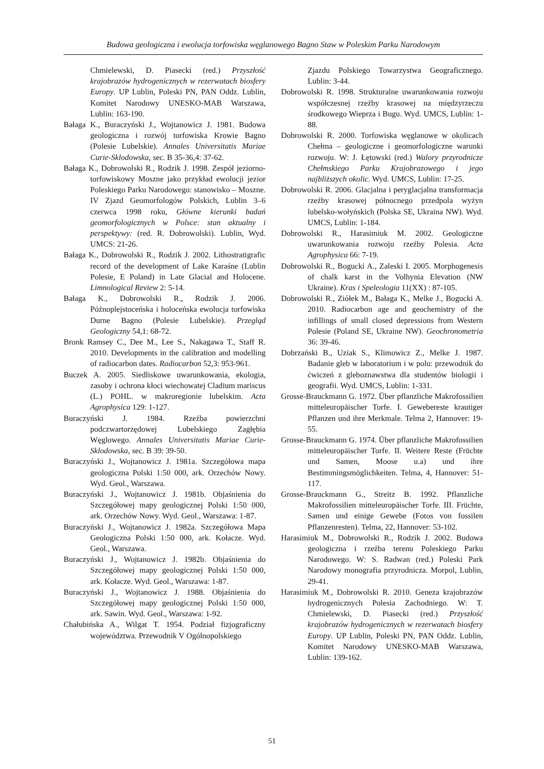Budowa geologiczna i ewolucja torfowiska węglanowego Bagno Staw w Poleskim Parku Narodowym
Chmielewski, D. Piasecki (red.) Przyszłość krajobrazów hydrogenicznych w rezerwatach biosfery Europy. UP Lublin, Poleski PN, PAN Oddz. Lublin, Komitet Narodowy UNESKO-MAB Warszawa, Lublin: 163-190.
Bałaga K., Buraczyński J., Wojtanowicz J. 1981. Budowa geologiczna i rozwój torfowiska Krowie Bagno (Polesie Lubelskie). Annales Universitatis Mariae Curie-Sklodowska, sec. B 35-36,4: 37-62.
Bałaga K., Dobrowolski R., Rodzik J. 1998. Zespół jeziorno-torfowiskowy Moszne jako przykład ewolucji jezior Poleskiego Parku Narodowego: stanowisko – Moszne. IV Zjazd Geomorfologów Polskich, Lublin 3–6 czerwca 1998 roku, Główne kierunki badań geomorfologicznych w Polsce: stan aktualny i perspektywy: (red. R. Dobrowolski). Lublin, Wyd. UMCS: 21-26.
Bałaga K., Dobrowolski R., Rodzik J. 2002. Lithostratigrafic record of the development of Lake Karaśne (Lublin Polesie, E Poland) in Late Glacial and Holocene. Limnological Review 2: 5-14.
Bałaga K., Dobrowolski R., Rodzik J. 2006. Późnoplejstoceńska i holoceńska ewolucja torfowiska Durne Bagno (Polesie Lubelskie). Przegląd Geologiczny 54,1: 68-72.
Bronk Ramsey C., Dee M., Lee S., Nakagawa T., Staff R. 2010. Developments in the calibration and modelling of radiocarbon dates. Radiocarbon 52,3: 953-961.
Buczek A. 2005. Siedliskowe uwarunkowania, ekologia, zasoby i ochrona kłoci wiechowatej Cladium mariscus (L.) POHL. w makroregionie lubelskim. Acta Agrophysica 129: 1-127.
Buraczyński J. 1984. Rzeźba powierzchni podczwartorzędowej Lubelskiego Zagłębia Węglowego. Annales Universitatis Mariae Curie-Sklodowska, sec. B 39: 39-50.
Buraczyński J., Wojtanowicz J. 1981a. Szczegółowa mapa geologiczna Polski 1:50 000, ark. Orzechów Nowy. Wyd. Geol., Warszawa.
Buraczyński J., Wojtanowicz J. 1981b. Objaśnienia do Szczegółowej mapy geologicznej Polski 1:50 000, ark. Orzechów Nowy. Wyd. Geol., Warszawa: 1-87.
Buraczyński J., Wojtanowicz J. 1982a. Szczegółowa Mapa Geologiczna Polski 1:50 000, ark. Kołacze. Wyd. Geol., Warszawa.
Buraczyński J., Wojtanowicz J. 1982b. Objaśnienia do Szczegółowej mapy geologicznej Polski 1:50 000, ark. Kołacze. Wyd. Geol., Warszawa: 1-87.
Buraczyński J., Wojtanowicz J. 1988. Objaśnienia do Szczegółowej mapy geologicznej Polski 1:50 000, ark. Sawin. Wyd. Geol., Warszawa: 1-92.
Chałubińska A., Wilgat T. 1954. Podział fizjograficzny województwa. Przewodnik V Ogólnopolskiego
Zjazdu Polskiego Towarzystwa Geograficznego. Lublin: 3-44.
Dobrowolski R. 1998. Strukturalne uwarunkowania rozwoju współczesnej rzeźby krasowej na międzyrzeczu środkowego Wieprza i Bugu. Wyd. UMCS, Lublin: 1-88.
Dobrowolski R. 2000. Torfowiska węglanowe w okolicach Chełma – geologiczne i geomorfologiczne warunki rozwoju. W: J. Łętowski (red.) Walory przyrodnicze Chełmskiego Parku Krajobrazowego i jego najbliższych okolic. Wyd. UMCS, Lublin: 17-25.
Dobrowolski R. 2006. Glacjalna i peryglacjalna transformacja rzeźby krasowej północnego przedpola wyżyn lubelsko-wołyńskich (Polska SE, Ukraina NW). Wyd. UMCS, Lublin: 1-184.
Dobrowolski R., Harasimiuk M. 2002. Geologiczne uwarunkowania rozwoju rzeźby Polesia. Acta Agrophysica 66: 7-19.
Dobrowolski R., Bogucki A., Zaleski I. 2005. Morphogenesis of chalk karst in the Volhynia Elevation (NW Ukraine). Kras i Speleologia 11(XX) : 87-105.
Dobrowolski R., Ziółek M., Bałaga K., Melke J., Bogucki A. 2010. Radiocarbon age and geochemistry of the infillings of small closed depressions from Western Polesie (Poland SE, Ukraine NW). Geochronometria 36: 39-46.
Dobrzański B., Uziak S., Klimowicz Z., Melke J. 1987. Badanie gleb w laboratorium i w polu: przewodnik do ćwiczeń z gleboznawstwa dla studentów biologii i geografii. Wyd. UMCS, Lublin: 1-331.
Grosse-Brauckmann G. 1972. Über pflanzliche Makrofossilien mitteleuropäischer Torfe. I. Gewebereste krautiger Pflanzen und ihre Merkmale. Telma 2, Hannover: 19-55.
Grosse-Brauckmann G. 1974. Über pflanzliche Makrofossilien mitteleuropäischer Torfe. II. Weitere Reste (Früchte und Samen, Moose u.a) und ihre Bestimmingsmöglichkeiten. Telma, 4, Hannover: 51-117.
Grosse-Brauckmann G., Streitz B. 1992. Pflanzliche Makrofossilien mitteleuropäischer Torfe. III. Früchte, Samen und einige Gewebe (Fotos von fossilen Pflanzenresten). Telma, 22, Hannover: 53-102.
Harasimiuk M., Dobrowolski R., Rodzik J. 2002. Budowa geologiczna i rzeźba terenu Poleskiego Parku Narodowego. W: S. Radwan (red.) Poleski Park Narodowy monografia przyrodnicza. Morpol, Lublin, 29-41.
Harasimiuk M., Dobrowolski R. 2010. Geneza krajobrazów hydrogenicznych Polesia Zachodniego. W: T. Chmielewski, D. Piasecki (red.) Przyszłość krajobrazów hydrogenicznych w rezerwatach biosfery Europy. UP Lublin, Poleski PN, PAN Oddz. Lublin, Komitet Narodowy UNESKO-MAB Warszawa, Lublin: 139-162.
51